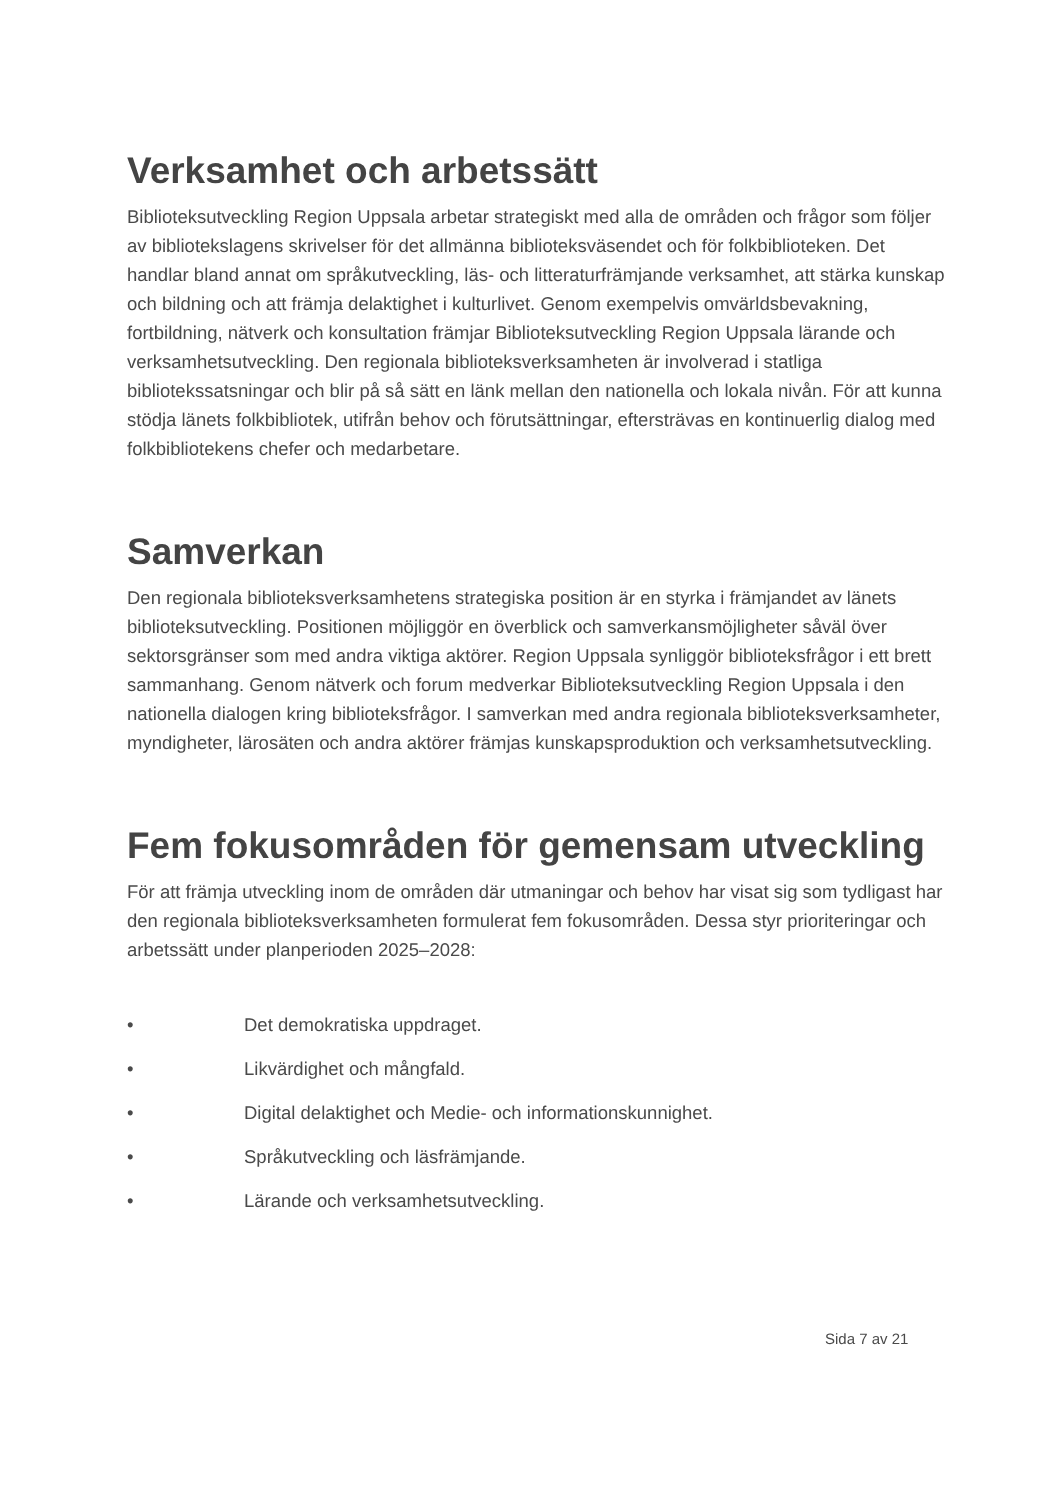Verksamhet och arbetssätt
Biblioteksutveckling Region Uppsala arbetar strategiskt med alla de områden och frågor som följer av bibliotekslagens skrivelser för det allmänna biblioteksväsendet och för folkbiblioteken. Det handlar bland annat om språkutveckling, läs- och litteraturfrämjande verksamhet, att stärka kunskap och bildning och att främja delaktighet i kulturlivet. Genom exempelvis omvärldsbevakning, fortbildning, nätverk och konsultation främjar Biblioteksutveckling Region Uppsala lärande och verksamhetsutveckling. Den regionala biblioteksverksamheten är involverad i statliga bibliotekssatsningar och blir på så sätt en länk mellan den nationella och lokala nivån. För att kunna stödja länets folkbibliotek, utifrån behov och förutsättningar, eftersträvas en kontinuerlig dialog med folkbibliotekens chefer och medarbetare.
Samverkan
Den regionala biblioteksverksamhetens strategiska position är en styrka i främjandet av länets biblioteksutveckling. Positionen möjliggör en överblick och samverkansmöjligheter såväl över sektorsgränser som med andra viktiga aktörer. Region Uppsala synliggör biblioteksfrågor i ett brett sammanhang. Genom nätverk och forum medverkar Biblioteksutveckling Region Uppsala i den nationella dialogen kring biblioteksfrågor. I samverkan med andra regionala biblioteksverksamheter, myndigheter, lärosäten och andra aktörer främjas kunskapsproduktion och verksamhetsutveckling.
Fem fokusområden för gemensam utveckling
För att främja utveckling inom de områden där utmaningar och behov har visat sig som tydligast har den regionala biblioteksverksamheten formulerat fem fokusområden. Dessa styr prioriteringar och arbetssätt under planperioden 2025–2028:
• Det demokratiska uppdraget.
• Likvärdighet och mångfald.
• Digital delaktighet och Medie- och informationskunnighet.
• Språkutveckling och läsfrämjande.
• Lärande och verksamhetsutveckling.
Sida 7 av 21